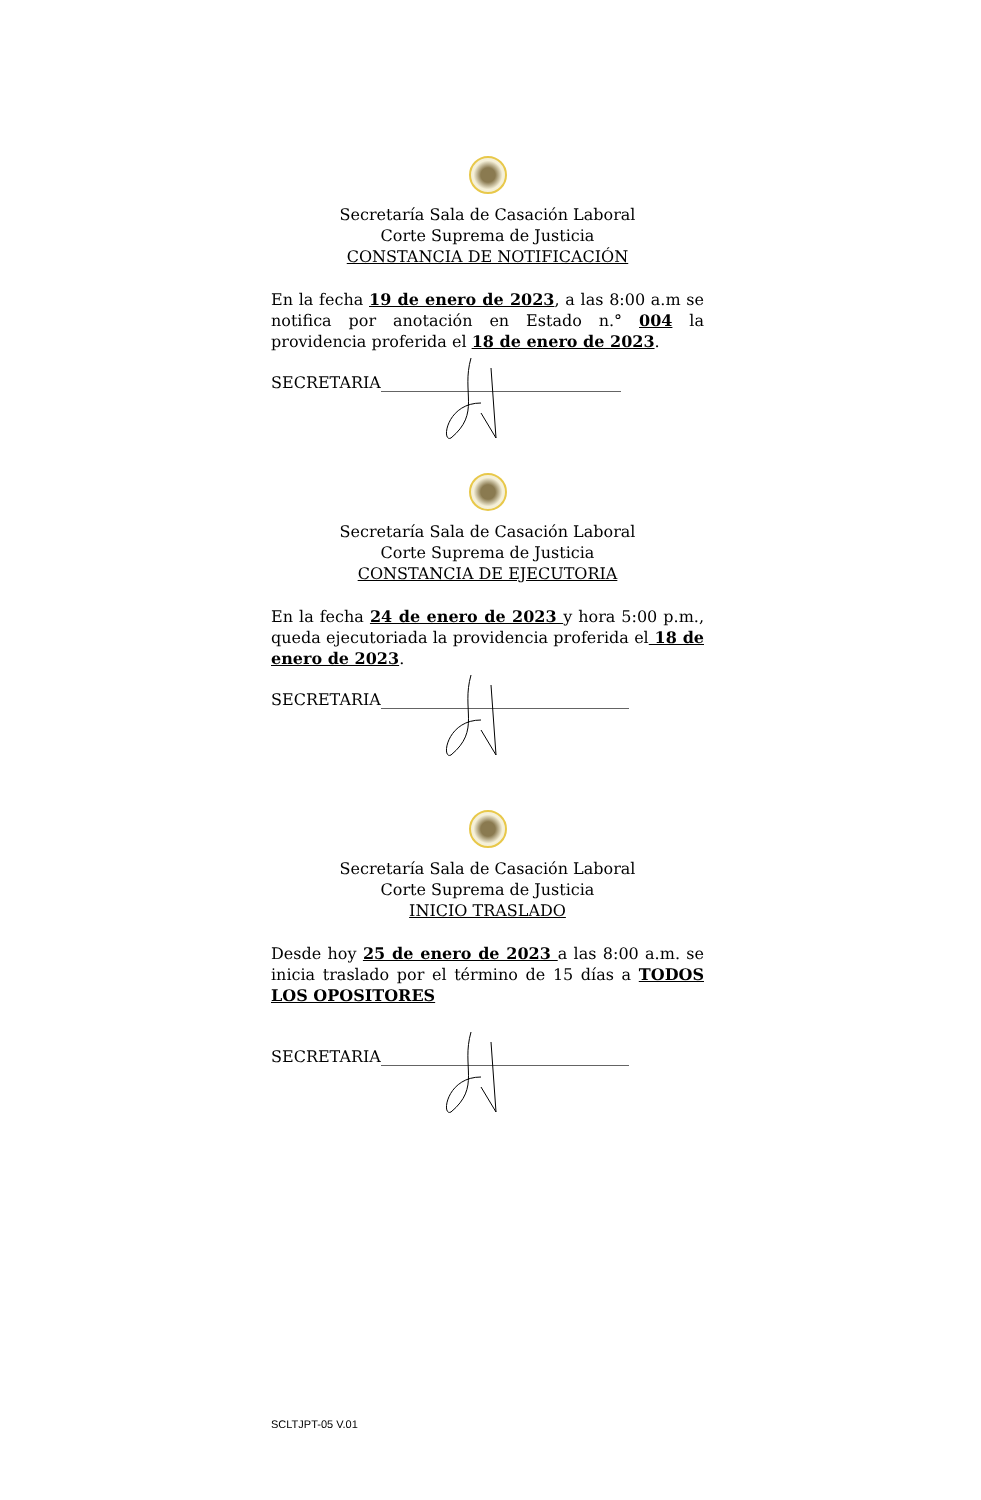Secretaría Sala de Casación Laboral
Corte Suprema de Justicia
CONSTANCIA DE NOTIFICACIÓN
En la fecha 19 de enero de 2023, a las 8:00 a.m se notifica por anotación en Estado n.° 004 la providencia proferida el 18 de enero de 2023.
SECRETARIA______________________________
Secretaría Sala de Casación Laboral
Corte Suprema de Justicia
CONSTANCIA DE EJECUTORIA
En la fecha 24 de enero de 2023 y hora 5:00 p.m., queda ejecutoriada la providencia proferida el 18 de enero de 2023.
SECRETARIA_______________________________
Secretaría Sala de Casación Laboral
Corte Suprema de Justicia
INICIO TRASLADO
Desde hoy 25 de enero de 2023 a las 8:00 a.m. se inicia traslado por el término de 15 días a TODOS LOS OPOSITORES
SECRETARIA_______________________________
SCLTJPT-05 V.01